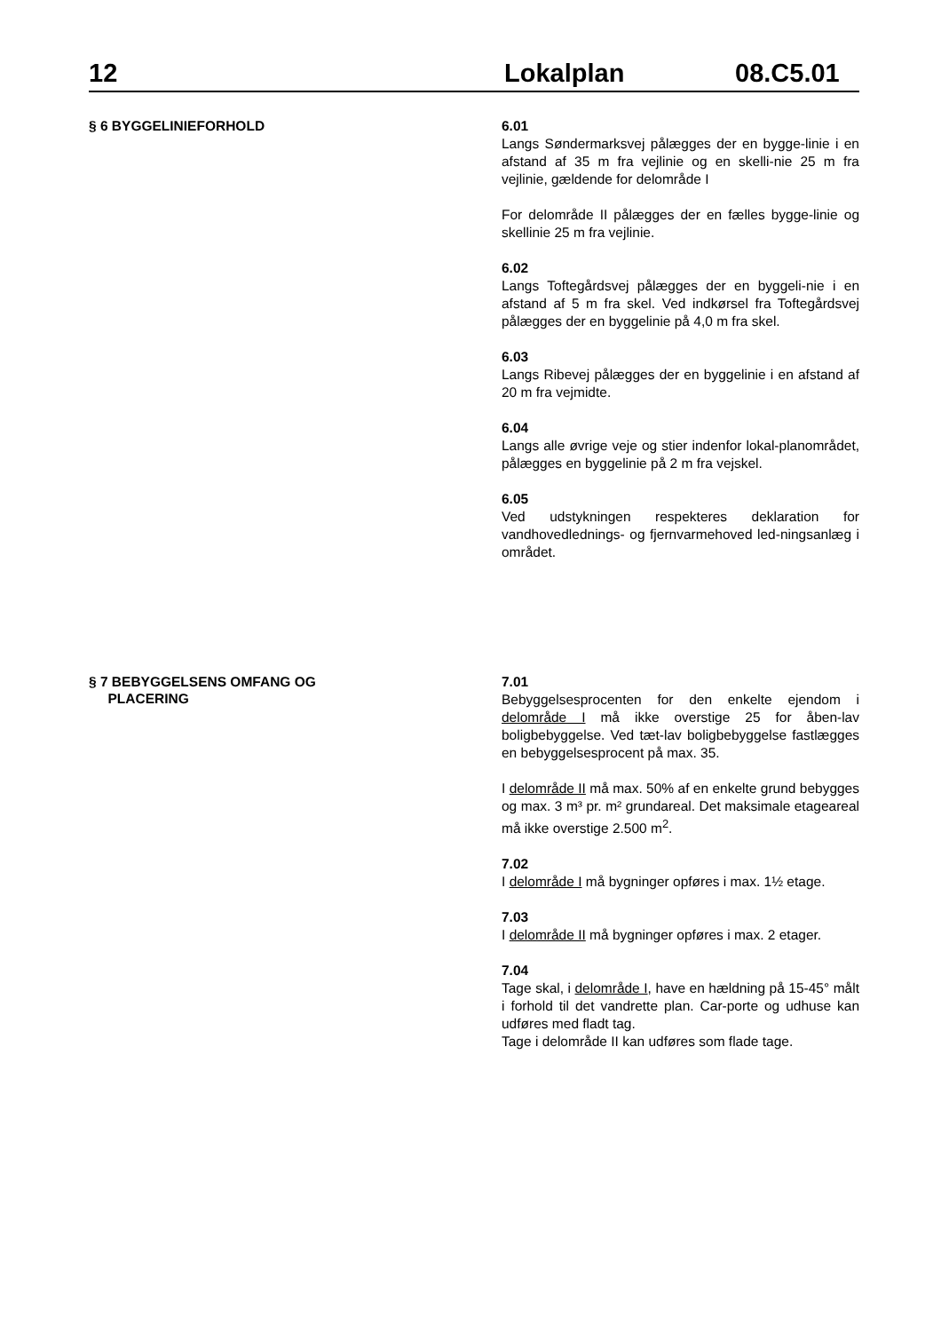12 Lokalplan 08.C5.01
§ 6 BYGGELINIEFORHOLD
6.01
Langs Søndermarksvej pålægges der en bygge-linie i en afstand af 35 m fra vejlinie og en skelli-nie 25 m fra vejlinie, gældende for delområde I
For delområde II pålægges der en fælles bygge-linie og skellinie 25 m fra vejlinie.
6.02
Langs Toftegårdsvej pålægges der en byggeli-nie i en afstand af 5 m fra skel. Ved indkørsel fra Toftegårdsvej pålægges der en byggelinie på 4,0 m fra skel.
6.03
Langs Ribevej pålægges der en byggelinie i en afstand af 20 m fra vejmidte.
6.04
Langs alle øvrige veje og stier indenfor lokal-planområdet, pålægges en byggelinie på 2 m fra vejskel.
6.05
Ved udstykningen respekteres deklaration for vandhovedlednings- og fjernvarmehoved led-ningsanlæg i området.
§ 7 BEBYGGELSENS OMFANG OG
PLACERING
7.01
Bebyggelsesprocenten for den enkelte ejendom i delområde I må ikke overstige 25 for åben-lav boligbebyggelse. Ved tæt-lav boligbebyggelse fastlægges en bebyggelsesprocent på max. 35.
I delområde II må max. 50% af en enkelte grund bebygges og max. 3 m³ pr. m² grundareal. Det maksimale etageareal må ikke overstige 2.500 m<sup>2</sup>.
7.02
I delområde I må bygninger opføres i max. 1½ etage.
7.03
I delområde II må bygninger opføres i max. 2 etager.
7.04
Tage skal, i delområde I, have en hældning på 15-45° målt i forhold til det vandrette plan. Car-porte og udhuse kan udføres med fladt tag.
Tage i delområde II kan udføres som flade tage.